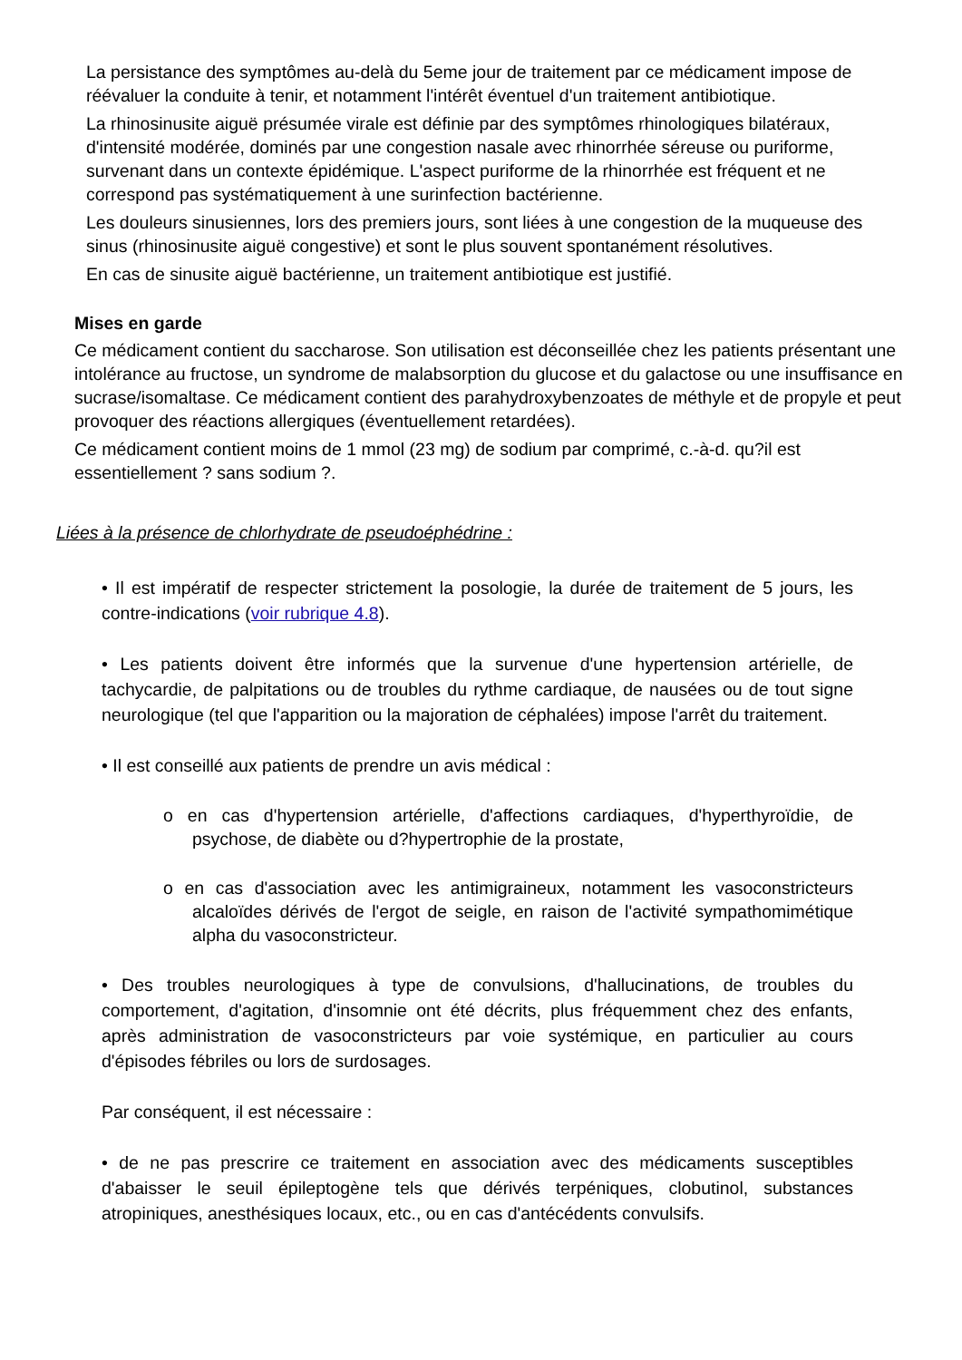La persistance des symptômes au-delà du 5eme jour de traitement par ce médicament impose de réévaluer la conduite à tenir, et notamment l'intérêt éventuel d'un traitement antibiotique.
La rhinosinusite aiguë présumée virale est définie par des symptômes rhinologiques bilatéraux, d'intensité modérée, dominés par une congestion nasale avec rhinorrhée séreuse ou puriforme, survenant dans un contexte épidémique. L'aspect puriforme de la rhinorrhée est fréquent et ne correspond pas systématiquement à une surinfection bactérienne.
Les douleurs sinusiennes, lors des premiers jours, sont liées à une congestion de la muqueuse des sinus (rhinosinusite aiguë congestive) et sont le plus souvent spontanément résolutives.
En cas de sinusite aiguë bactérienne, un traitement antibiotique est justifié.
Mises en garde
Ce médicament contient du saccharose. Son utilisation est déconseillée chez les patients présentant une intolérance au fructose, un syndrome de malabsorption du glucose et du galactose ou une insuffisance en sucrase/isomaltase. Ce médicament contient des parahydroxybenzoates de méthyle et de propyle et peut provoquer des réactions allergiques (éventuellement retardées).
Ce médicament contient moins de 1 mmol (23 mg) de sodium par comprimé, c.-à-d. qu?il est essentiellement ? sans sodium ?.
Liées à la présence de chlorhydrate de pseudoéphédrine :
• Il est impératif de respecter strictement la posologie, la durée de traitement de 5 jours, les contre-indications (voir rubrique 4.8).
• Les patients doivent être informés que la survenue d'une hypertension artérielle, de tachycardie, de palpitations ou de troubles du rythme cardiaque, de nausées ou de tout signe neurologique (tel que l'apparition ou la majoration de céphalées) impose l'arrêt du traitement.
• Il est conseillé aux patients de prendre un avis médical :
o en cas d'hypertension artérielle, d'affections cardiaques, d'hyperthyroïdie, de psychose, de diabète ou d?hypertrophie de la prostate,
o en cas d'association avec les antimigraineux, notamment les vasoconstricteurs alcaloïdes dérivés de l'ergot de seigle, en raison de l'activité sympathomimétique alpha du vasoconstricteur.
• Des troubles neurologiques à type de convulsions, d'hallucinations, de troubles du comportement, d'agitation, d'insomnie ont été décrits, plus fréquemment chez des enfants, après administration de vasoconstricteurs par voie systémique, en particulier au cours d'épisodes fébriles ou lors de surdosages.
Par conséquent, il est nécessaire :
• de ne pas prescrire ce traitement en association avec des médicaments susceptibles d'abaisser le seuil épileptogène tels que dérivés terpéniques, clobutinol, substances atropiniques, anesthésiques locaux, etc., ou en cas d'antécédents convulsifs.